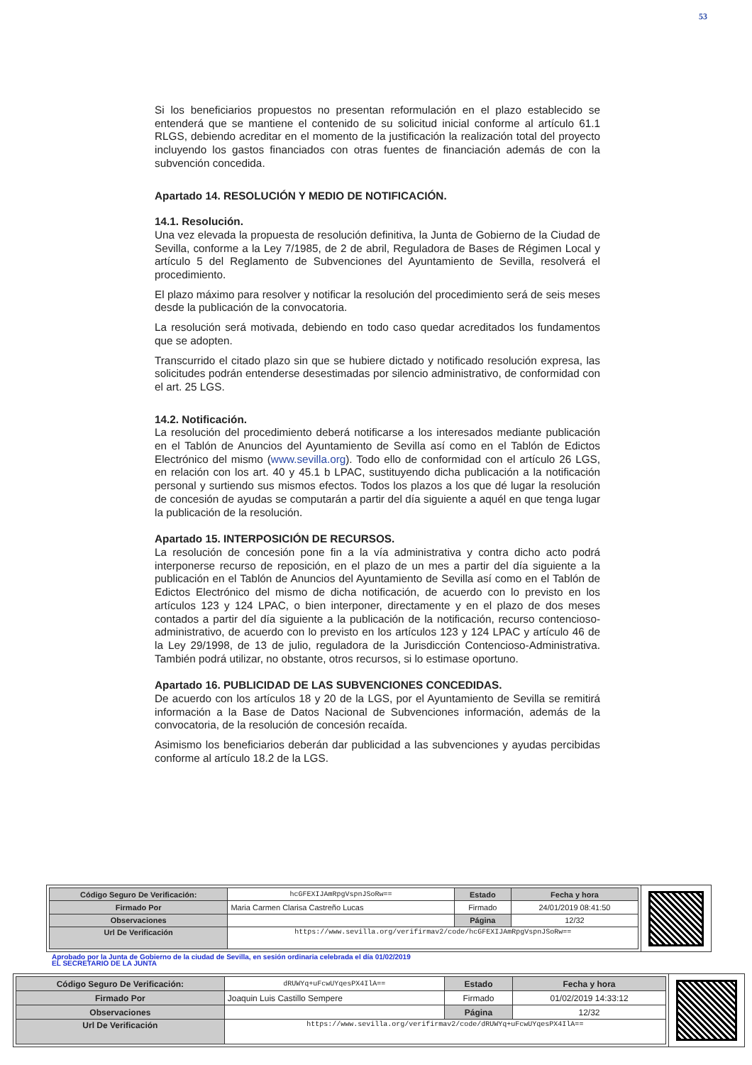53
Si los beneficiarios propuestos no presentan reformulación en el plazo establecido se entenderá que se mantiene el contenido de su solicitud inicial conforme al artículo 61.1 RLGS, debiendo acreditar en el momento de la justificación la realización total del proyecto incluyendo los gastos financiados con otras fuentes de financiación además de con la subvención concedida.
Apartado 14. RESOLUCIÓN Y MEDIO DE NOTIFICACIÓN.
14.1. Resolución.
Una vez elevada la propuesta de resolución definitiva, la Junta de Gobierno de la Ciudad de Sevilla, conforme a la Ley 7/1985, de 2 de abril, Reguladora de Bases de Régimen Local y artículo 5 del Reglamento de Subvenciones del Ayuntamiento de Sevilla, resolverá el procedimiento.
El plazo máximo para resolver y notificar la resolución del procedimiento será de seis meses desde la publicación de la convocatoria.
La resolución será motivada, debiendo en todo caso quedar acreditados los fundamentos que se adopten.
Transcurrido el citado plazo sin que se hubiere dictado y notificado resolución expresa, las solicitudes podrán entenderse desestimadas por silencio administrativo, de conformidad con el art. 25 LGS.
14.2. Notificación.
La resolución del procedimiento deberá notificarse a los interesados mediante publicación en el Tablón de Anuncios del Ayuntamiento de Sevilla así como en el Tablón de Edictos Electrónico del mismo (www.sevilla.org). Todo ello de conformidad con el artículo 26 LGS, en relación con los art. 40 y 45.1 b LPAC, sustituyendo dicha publicación a la notificación personal y surtiendo sus mismos efectos. Todos los plazos a los que dé lugar la resolución de concesión de ayudas se computarán a partir del día siguiente a aquél en que tenga lugar la publicación de la resolución.
Apartado 15. INTERPOSICIÓN DE RECURSOS.
La resolución de concesión pone fin a la vía administrativa y contra dicho acto podrá interponerse recurso de reposición, en el plazo de un mes a partir del día siguiente a la publicación en el Tablón de Anuncios del Ayuntamiento de Sevilla así como en el Tablón de Edictos Electrónico del mismo de dicha notificación, de acuerdo con lo previsto en los artículos 123 y 124 LPAC, o bien interponer, directamente y en el plazo de dos meses contados a partir del día siguiente a la publicación de la notificación, recurso contencioso-administrativo, de acuerdo con lo previsto en los artículos 123 y 124 LPAC y artículo 46 de la Ley 29/1998, de 13 de julio, reguladora de la Jurisdicción Contencioso-Administrativa. También podrá utilizar, no obstante, otros recursos, si lo estimase oportuno.
Apartado 16. PUBLICIDAD DE LAS SUBVENCIONES CONCEDIDAS.
De acuerdo con los artículos 18 y 20 de la LGS, por el Ayuntamiento de Sevilla se remitirá información a la Base de Datos Nacional de Subvenciones información, además de la convocatoria, de la resolución de concesión recaída.
Asimismo los beneficiarios deberán dar publicidad a las subvenciones y ayudas percibidas conforme al artículo 18.2 de la LGS.
| Código Seguro De Verificación: | hcGFEXIJAmRpgVspnJSoRw== | Estado | Fecha y hora |
| Firmado Por | Maria Carmen Clarisa Castreño Lucas | Firmado | 24/01/2019 08:41:50 |
| Observaciones | | Página | 12/32 |
| Url De Verificación | https://www.sevilla.org/verifirmav2/code/hcGFEXIJAmRpgVspnJSoRw== | | |
Aprobado por la Junta de Gobierno de la ciudad de Sevilla, en sesión ordinaria celebrada el día 01/02/2019
EL SECRETARIO DE LA JUNTA
| Código Seguro De Verificación: | dRUWYq+uFcwUYqesPX4IlA== | Estado | Fecha y hora |
| Firmado Por | Joaquin Luis Castillo Sempere | Firmado | 01/02/2019 14:33:12 |
| Observaciones | | Página | 12/32 |
| Url De Verificación | https://www.sevilla.org/verifirmav2/code/dRUWYq+uFcwUYqesPX4IlA== | | |